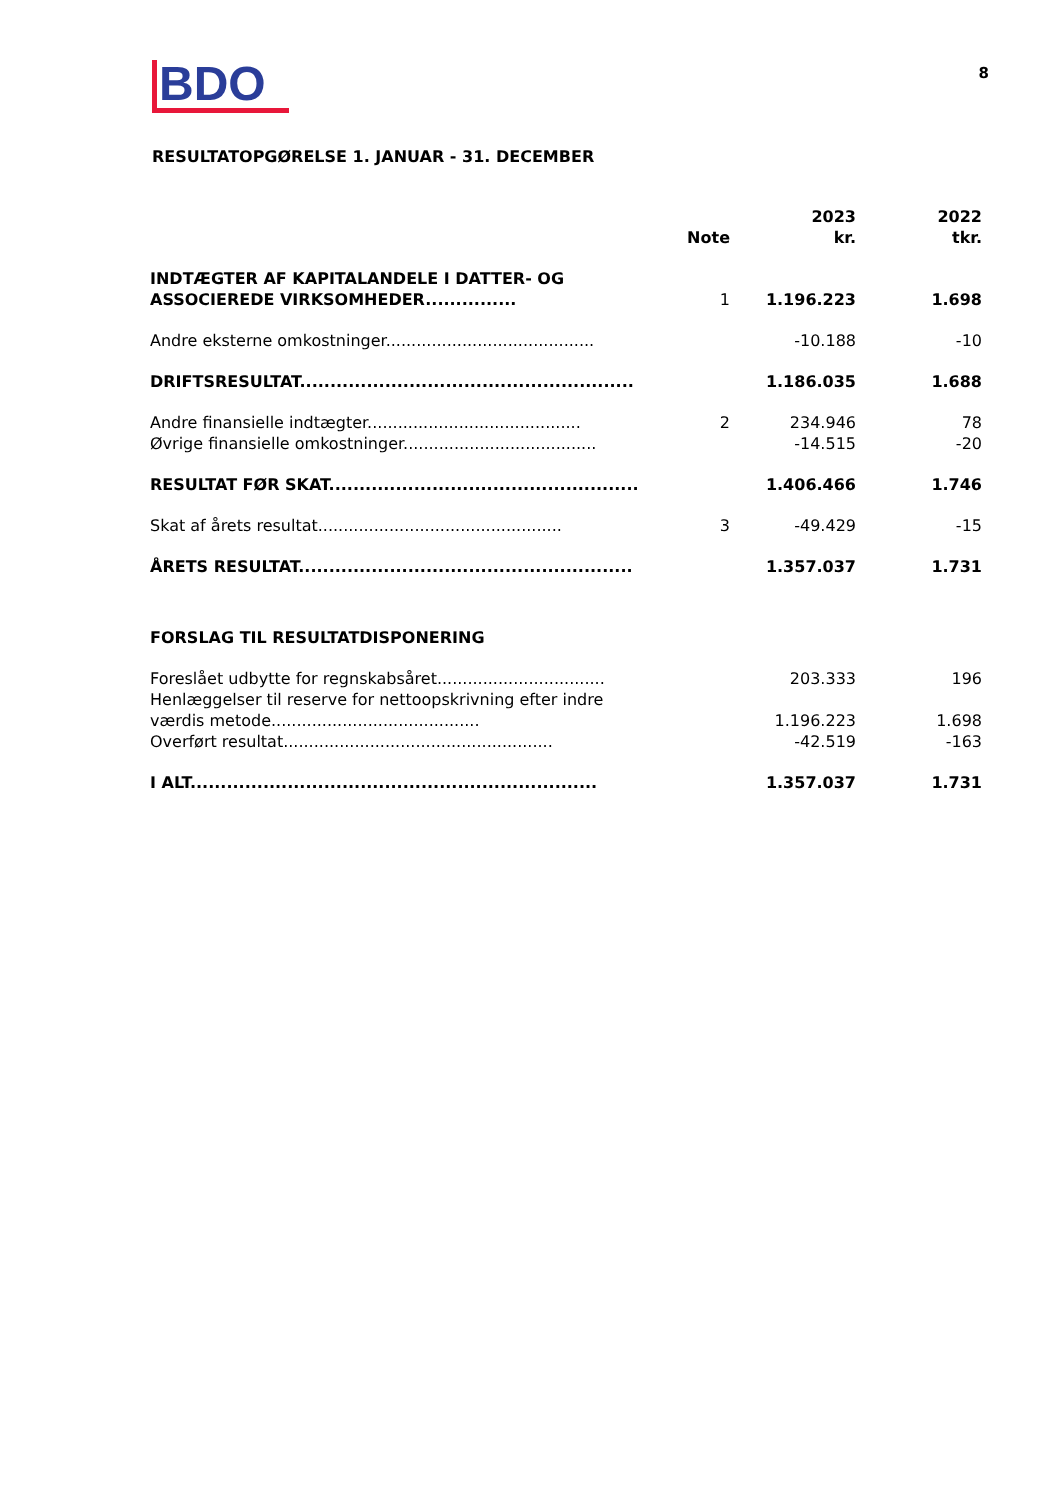BDO
8
RESULTATOPGØRELSE 1. JANUAR - 31. DECEMBER
| | Note | 2023 kr. | 2022 tkr. |
| --- | --- | --- | --- |
| INDTÆGTER AF KAPITALANDELE I DATTER- OG ASSOCIEREDE VIRKSOMHEDER............... | 1 | 1.196.223 | 1.698 |
| Andre eksterne omkostninger......................................... | | -10.188 | -10 |
| DRIFTSRESULTAT....................................................... | | 1.186.035 | 1.688 |
| Andre finansielle indtægter.......................................... | 2 | 234.946 | 78 |
| Øvrige finansielle omkostninger...................................... | | -14.515 | -20 |
| RESULTAT FØR SKAT................................................... | | 1.406.466 | 1.746 |
| Skat af årets resultat................................................ | 3 | -49.429 | -15 |
| ÅRETS RESULTAT....................................................... | | 1.357.037 | 1.731 |
| FORSLAG TIL RESULTATDISPONERING | | | |
| Foreslået udbytte for regnskabsåret................................. | | 203.333 | 196 |
| Henlæggelser til reserve for nettoopskrivning efter indre værdis metode......................................... | | 1.196.223 | 1.698 |
| Overført resultat..................................................... | | -42.519 | -163 |
| I ALT................................................................... | | 1.357.037 | 1.731 |